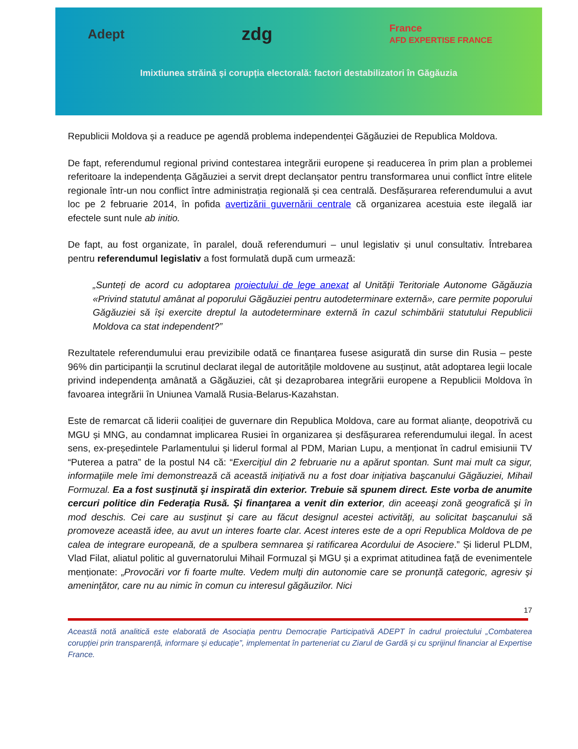Adept zdg France
AFD EXPERTISE FRANCE
Imixtiunea străină și corupția electorală: factori destabilizatori în Găgăuzia
Republicii Moldova și a readuce pe agendă problema independenței Găgăuziei de Republica Moldova.
De fapt, referendumul regional privind contestarea integrării europene și readucerea în prim plan a problemei referitoare la independența Găgăuziei a servit drept declanșator pentru transformarea unui conflict între elitele regionale într-un nou conflict între administrația regională și cea centrală. Desfășurarea referendumului a avut loc pe 2 februarie 2014, în pofida avertizării guvernării centrale că organizarea acestuia este ilegală iar efectele sunt nule ab initio.
De fapt, au fost organizate, în paralel, două referendumuri – unul legislativ și unul consultativ. Întrebarea pentru referendumul legislativ a fost formulată după cum urmează:
„Sunteți de acord cu adoptarea proiectului de lege anexat al Unității Teritoriale Autonome Găgăuzia «Privind statutul amânat al poporului Găgăuziei pentru autodeterminare externă», care permite poporului Găgăuziei să își exercite dreptul la autodeterminare externă în cazul schimbării statutului Republicii Moldova ca stat independent?”
Rezultatele referendumului erau previzibile odată ce finanțarea fusese asigurată din surse din Rusia – peste 96% din participanții la scrutinul declarat ilegal de autoritățile moldovene au susținut, atât adoptarea legii locale privind independența amânată a Găgăuziei, cât și dezaprobarea integrării europene a Republicii Moldova în favoarea integrării în Uniunea Vamală Rusia-Belarus-Kazahstan.
Este de remarcat că liderii coaliției de guvernare din Republica Moldova, care au format alianțe, deopotrivă cu MGU și MNG, au condamnat implicarea Rusiei în organizarea și desfășurarea referendumului ilegal. În acest sens, ex-președintele Parlamentului și liderul formal al PDM, Marian Lupu, a menționat în cadrul emisiunii TV “Puterea a patra” de la postul N4 că: “Exerciţiul din 2 februarie nu a apărut spontan. Sunt mai mult ca sigur, informaţiile mele îmi demonstrează că această iniţiativă nu a fost doar iniţiativa başcanului Găgăuziei, Mihail Formuzal. Ea a fost susţinută şi inspirată din exterior. Trebuie să spunem direct. Este vorba de anumite cercuri politice din Federaţia Rusă. Şi finanţarea a venit din exterior, din aceeaşi zonă geografică şi în mod deschis. Cei care au susţinut şi care au făcut designul acestei activităţi, au solicitat başcanului să promoveze această idee, au avut un interes foarte clar. Acest interes este de a opri Republica Moldova de pe calea de integrare europeană, de a spulbera semnarea şi ratificarea Acordului de Asociere.” Și liderul PLDM, Vlad Filat, aliatul politic al guvernatorului Mihail Formuzal și MGU și a exprimat atitudinea față de evenimentele menționate: „Provocări vor fi foarte multe. Vedem mulţi din autonomie care se pronunţă categoric, agresiv şi ameninţător, care nu au nimic în comun cu interesul găgăuzilor. Nici
17
Această notă analitică este elaborată de Asociația pentru Democrație Participativă ADEPT în cadrul proiectului „Combaterea corupției prin transparență, informare și educație”, implementat în parteneriat cu Ziarul de Gardă și cu sprijinul financiar al Expertise France.